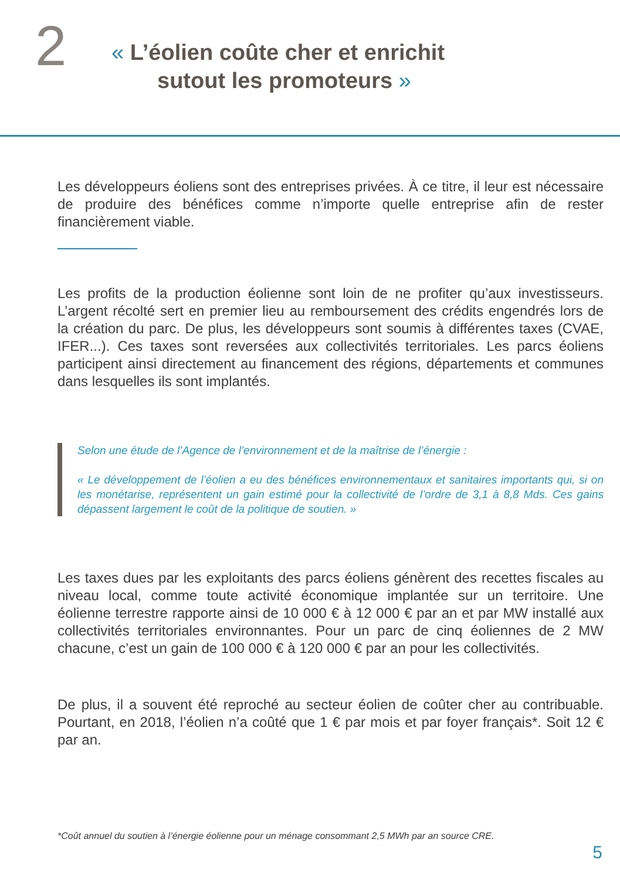2
« L’éolien coûte cher et enrichit
sutout les promoteurs »
Les développeurs éoliens sont des entreprises privées. À ce titre, il leur est nécessaire de produire des bénéfices comme n’importe quelle entreprise afin de rester financièrement viable.
Les profits de la production éolienne sont loin de ne profiter qu’aux investisseurs. L’argent récolté sert en premier lieu au remboursement des crédits engendrés lors de la création du parc. De plus, les développeurs sont soumis à différentes taxes (CVAE, IFER...). Ces taxes sont reversées aux collectivités territoriales. Les parcs éoliens participent ainsi directement au financement des régions, départements et communes dans lesquelles ils sont implantés.
Selon une étude de l’Agence de l’environnement et de la maîtrise de l’énergie :
« Le développement de l’éolien a eu des bénéfices environnementaux et sanitaires importants qui, si on les monétarise, représentent un gain estimé pour la collectivité de l’ordre de 3,1 à 8,8 Mds. Ces gains dépassent largement le coût de la politique de soutien. »
Les taxes dues par les exploitants des parcs éoliens génèrent des recettes fiscales au niveau local, comme toute activité économique implantée sur un territoire. Une éolienne terrestre rapporte ainsi de 10 000 € à 12 000 € par an et par MW installé aux collectivités territoriales environnantes. Pour un parc de cinq éoliennes de 2 MW chacune, c’est un gain de 100 000 € à 120 000 € par an pour les collectivités.
De plus, il a souvent été reproché au secteur éolien de coûter cher au contribuable. Pourtant, en 2018, l’éolien n’a coûté que 1 € par mois et par foyer français*. Soit 12 € par an.
*Coût annuel du soutien à l’énergie éolienne pour un ménage consommant 2,5 MWh par an source CRE.
5